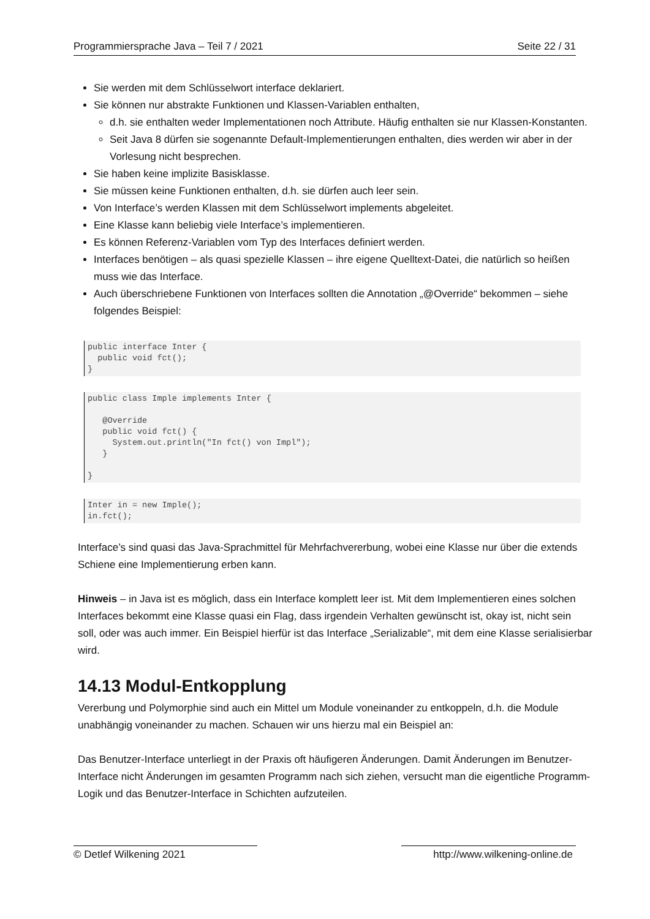Programmiersprache Java – Teil 7 / 2021 Seite 22 / 31
Sie werden mit dem Schlüsselwort interface deklariert.
Sie können nur abstrakte Funktionen und Klassen-Variablen enthalten,
d.h. sie enthalten weder Implementationen noch Attribute. Häufig enthalten sie nur Klassen-Konstanten.
Seit Java 8 dürfen sie sogenannte Default-Implementierungen enthalten, dies werden wir aber in der Vorlesung nicht besprechen.
Sie haben keine implizite Basisklasse.
Sie müssen keine Funktionen enthalten, d.h. sie dürfen auch leer sein.
Von Interface’s werden Klassen mit dem Schlüsselwort implements abgeleitet.
Eine Klasse kann beliebig viele Interface’s implementieren.
Es können Referenz-Variablen vom Typ des Interfaces definiert werden.
Interfaces benötigen – als quasi spezielle Klassen – ihre eigene Quelltext-Datei, die natürlich so heißen muss wie das Interface.
Auch überschriebene Funktionen von Interfaces sollten die Annotation „@Override“ bekommen – siehe folgendes Beispiel:
public interface Inter {
  public void fct();
}
public class Imple implements Inter {

   @Override
   public void fct() {
     System.out.println("In fct() von Impl");
   }

}
Inter in = new Imple();
in.fct();
Interface’s sind quasi das Java-Sprachmittel für Mehrfachvererbung, wobei eine Klasse nur über die extends Schiene eine Implementierung erben kann.
Hinweis – in Java ist es möglich, dass ein Interface komplett leer ist. Mit dem Implementieren eines solchen Interfaces bekommt eine Klasse quasi ein Flag, dass irgendein Verhalten gewünscht ist, okay ist, nicht sein soll, oder was auch immer. Ein Beispiel hierfür ist das Interface „Serializable“, mit dem eine Klasse serialisierbar wird.
14.13 Modul-Entkopplung
Vererbung und Polymorphie sind auch ein Mittel um Module voneinander zu entkoppeln, d.h. die Module unabhängig voneinander zu machen. Schauen wir uns hierzu mal ein Beispiel an:
Das Benutzer-Interface unterliegt in der Praxis oft häufigeren Änderungen. Damit Änderungen im Benutzer-Interface nicht Änderungen im gesamten Programm nach sich ziehen, versucht man die eigentliche Programm-Logik und das Benutzer-Interface in Schichten aufzuteilen.
© Detlef Wilkening 2021 http://www.wilkening-online.de